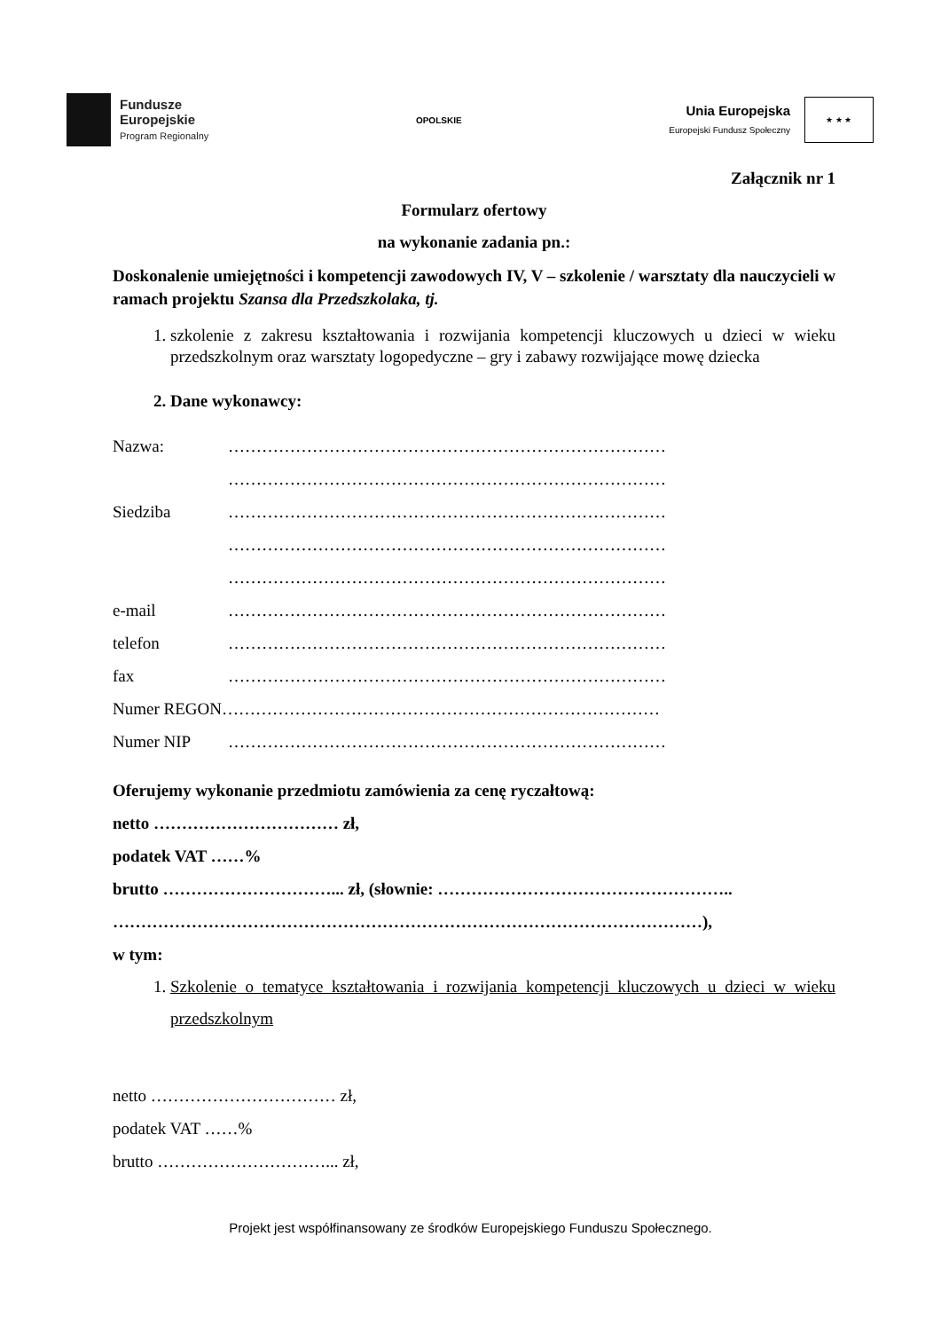Fundusze
Europejskie
Program Regionalny
OPOLSKIE
Unia Europejska
Europejski Fundusz Społeczny
★ ★ ★
Załącznik nr 1
Formularz ofertowy
na wykonanie zadania pn.:
Doskonalenie umiejętności i kompetencji zawodowych IV, V – szkolenie / warsztaty dla nauczycieli w ramach projektu Szansa dla Przedszkolaka, tj.
1. szkolenie z zakresu kształtowania i rozwijania kompetencji kluczowych u dzieci w wieku przedszkolnym oraz warsztaty logopedyczne – gry i zabawy rozwijające mowę dziecka
2. Dane wykonawcy:
Nazwa: ……………………………………………………………………
……………………………………………………………………
Siedziba ……………………………………………………………………
……………………………………………………………………
……………………………………………………………………
e-mail ……………………………………………………………………
telefon ……………………………………………………………………
fax ……………………………………………………………………
Numer REGON……………………………………………………………………
Numer NIP ……………………………………………………………………
Oferujemy wykonanie przedmiotu zamówienia za cenę ryczałtową:
netto …………………………… zł,
podatek VAT ……%
brutto …………………………... zł, (słownie: ……………………………………………..
……………………………………………………………………………………………),
w tym:
1. Szkolenie o tematyce kształtowania i rozwijania kompetencji kluczowych u dzieci w wieku przedszkolnym
netto …………………………… zł,
podatek VAT ……%
brutto …………………………... zł,
Projekt jest współfinansowany ze środków Europejskiego Funduszu Społecznego.